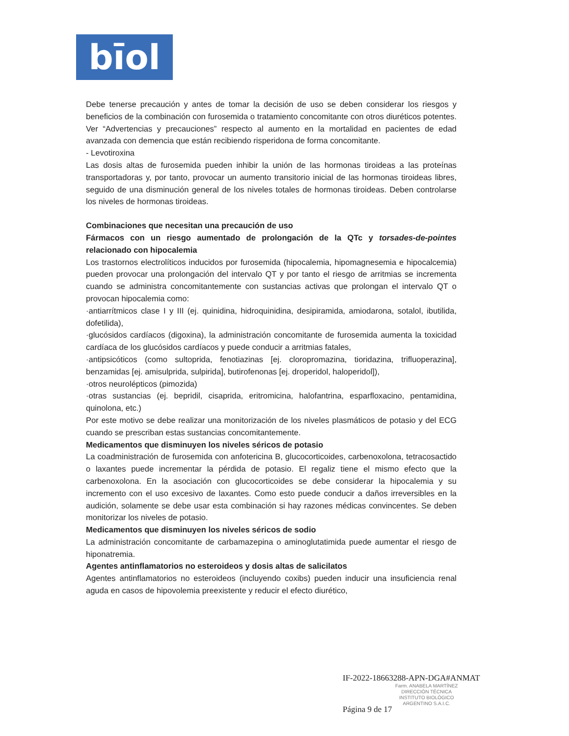bīol
Debe tenerse precaución y antes de tomar la decisión de uso se deben considerar los riesgos y beneficios de la combinación con furosemida o tratamiento concomitante con otros diuréticos potentes. Ver “Advertencias y precauciones” respecto al aumento en la mortalidad en pacientes de edad avanzada con demencia que están recibiendo risperidona de forma concomitante.
- Levotiroxina
Las dosis altas de furosemida pueden inhibir la unión de las hormonas tiroideas a las proteínas transportadoras y, por tanto, provocar un aumento transitorio inicial de las hormonas tiroideas libres, seguido de una disminución general de los niveles totales de hormonas tiroideas. Deben controlarse los niveles de hormonas tiroideas.
Combinaciones que necesitan una precaución de uso
Fármacos con un riesgo aumentado de prolongación de la QTc y torsades-de-pointes relacionado con hipocalemia
Los trastornos electrolíticos inducidos por furosemida (hipocalemia, hipomagnesemia e hipocalcemia) pueden provocar una prolongación del intervalo QT y por tanto el riesgo de arritmias se incrementa cuando se administra concomitantemente con sustancias activas que prolongan el intervalo QT o provocan hipocalemia como:
·antiarrítmicos clase I y III (ej. quinidina, hidroquinidina, desipiramida, amiodarona, sotalol, ibutilida, dofetilida),
·glucósidos cardíacos (digoxina), la administración concomitante de furosemida aumenta la toxicidad cardíaca de los glucósidos cardíacos y puede conducir a arritmias fatales,
·antipsicóticos (como sultoprida, fenotiazinas [ej. cloropromazina, tioridazina, trifluoperazina], benzamidas [ej. amisulprida, sulpirida], butirofenonas [ej. droperidol, haloperidol]),
·otros neurolépticos (pimozida)
·otras sustancias (ej. bepridil, cisaprida, eritromicina, halofantrina, esparfloxacino, pentamidina, quinolona, etc.)
Por este motivo se debe realizar una monitorización de los niveles plasmáticos de potasio y del ECG cuando se prescriban estas sustancias concomitantemente.
Medicamentos que disminuyen los niveles séricos de potasio
La coadministración de furosemida con anfotericina B, glucocorticoides, carbenoxolona, tetracosactido o laxantes puede incrementar la pérdida de potasio. El regaliz tiene el mismo efecto que la carbenoxolona. En la asociación con glucocorticoides se debe considerar la hipocalemia y su incremento con el uso excesivo de laxantes. Como esto puede conducir a daños irreversibles en la audición, solamente se debe usar esta combinación si hay razones médicas convincentes. Se deben monitorizar los niveles de potasio.
Medicamentos que disminuyen los niveles séricos de sodio
La administración concomitante de carbamazepina o aminoglutatimida puede aumentar el riesgo de hiponatremia.
Agentes antinflamatorios no esteroideos y dosis altas de salicilatos
Agentes antinflamatorios no esteroideos (incluyendo coxibs) pueden inducir una insuficiencia renal aguda en casos de hipovolemia preexistente y reducir el efecto diurético,
IF-2022-18663288-APN-DGA#ANMAT
Farm. ANABELA MARTÍNEZ
DIRECCIÓN TÉCNICA
INSTITUTO BIOLÓGICO
ARGENTINO S.A.I.C.
Página 9 de 17